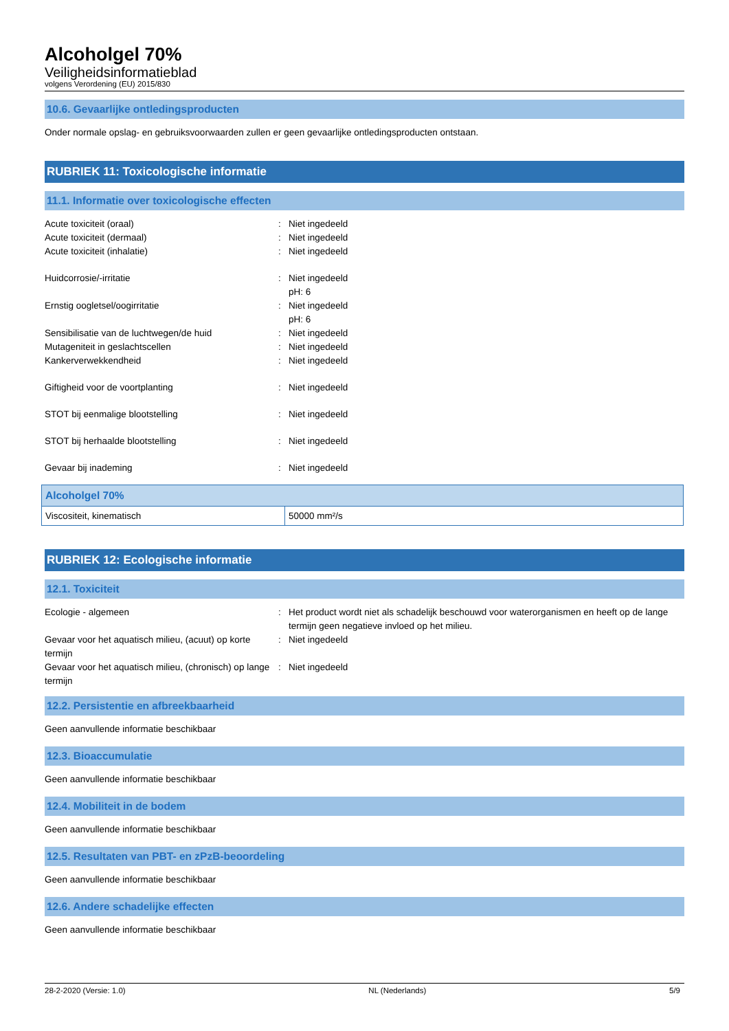Alcoholgel 70%
Veiligheidsinformatieblad
volgens Verordening (EU) 2015/830
10.6. Gevaarlijke ontledingsproducten
Onder normale opslag- en gebruiksvoorwaarden zullen er geen gevaarlijke ontledingsproducten ontstaan.
RUBRIEK 11: Toxicologische informatie
11.1. Informatie over toxicologische effecten
| Acute toxiciteit (oraal) | : | Niet ingedeeld |
| Acute toxiciteit (dermaal) | : | Niet ingedeeld |
| Acute toxiciteit (inhalatie) | : | Niet ingedeeld |
| Huidcorrosie/-irritatie | : | Niet ingedeeld pH: 6 |
| Ernstig oogletsel/oogirritatie | : | Niet ingedeeld pH: 6 |
| Sensibilisatie van de luchtwegen/de huid | : | Niet ingedeeld |
| Mutageniteit in geslachtscellen | : | Niet ingedeeld |
| Kankerverwekkendheid | : | Niet ingedeeld |
| Giftigheid voor de voortplanting | : | Niet ingedeeld |
| STOT bij eenmalige blootstelling | : | Niet ingedeeld |
| STOT bij herhaalde blootstelling | : | Niet ingedeeld |
| Gevaar bij inademing | : | Niet ingedeeld |
| Alcoholgel 70% | |
| --- | --- |
| Viscositeit, kinematisch | 50000 mm²/s |
RUBRIEK 12: Ecologische informatie
12.1. Toxiciteit
| Ecologie - algemeen | : | Het product wordt niet als schadelijk beschouwd voor waterorganismen en heeft op de lange termijn geen negatieve invloed op het milieu. |
| Gevaar voor het aquatisch milieu, (acuut) op korte termijn | : | Niet ingedeeld |
| Gevaar voor het aquatisch milieu, (chronisch) op lange termijn | : | Niet ingedeeld |
12.2. Persistentie en afbreekbaarheid
Geen aanvullende informatie beschikbaar
12.3. Bioaccumulatie
Geen aanvullende informatie beschikbaar
12.4. Mobiliteit in de bodem
Geen aanvullende informatie beschikbaar
12.5. Resultaten van PBT- en zPzB-beoordeling
Geen aanvullende informatie beschikbaar
12.6. Andere schadelijke effecten
Geen aanvullende informatie beschikbaar
28-2-2020 (Versie: 1.0) NL (Nederlands) 5/9